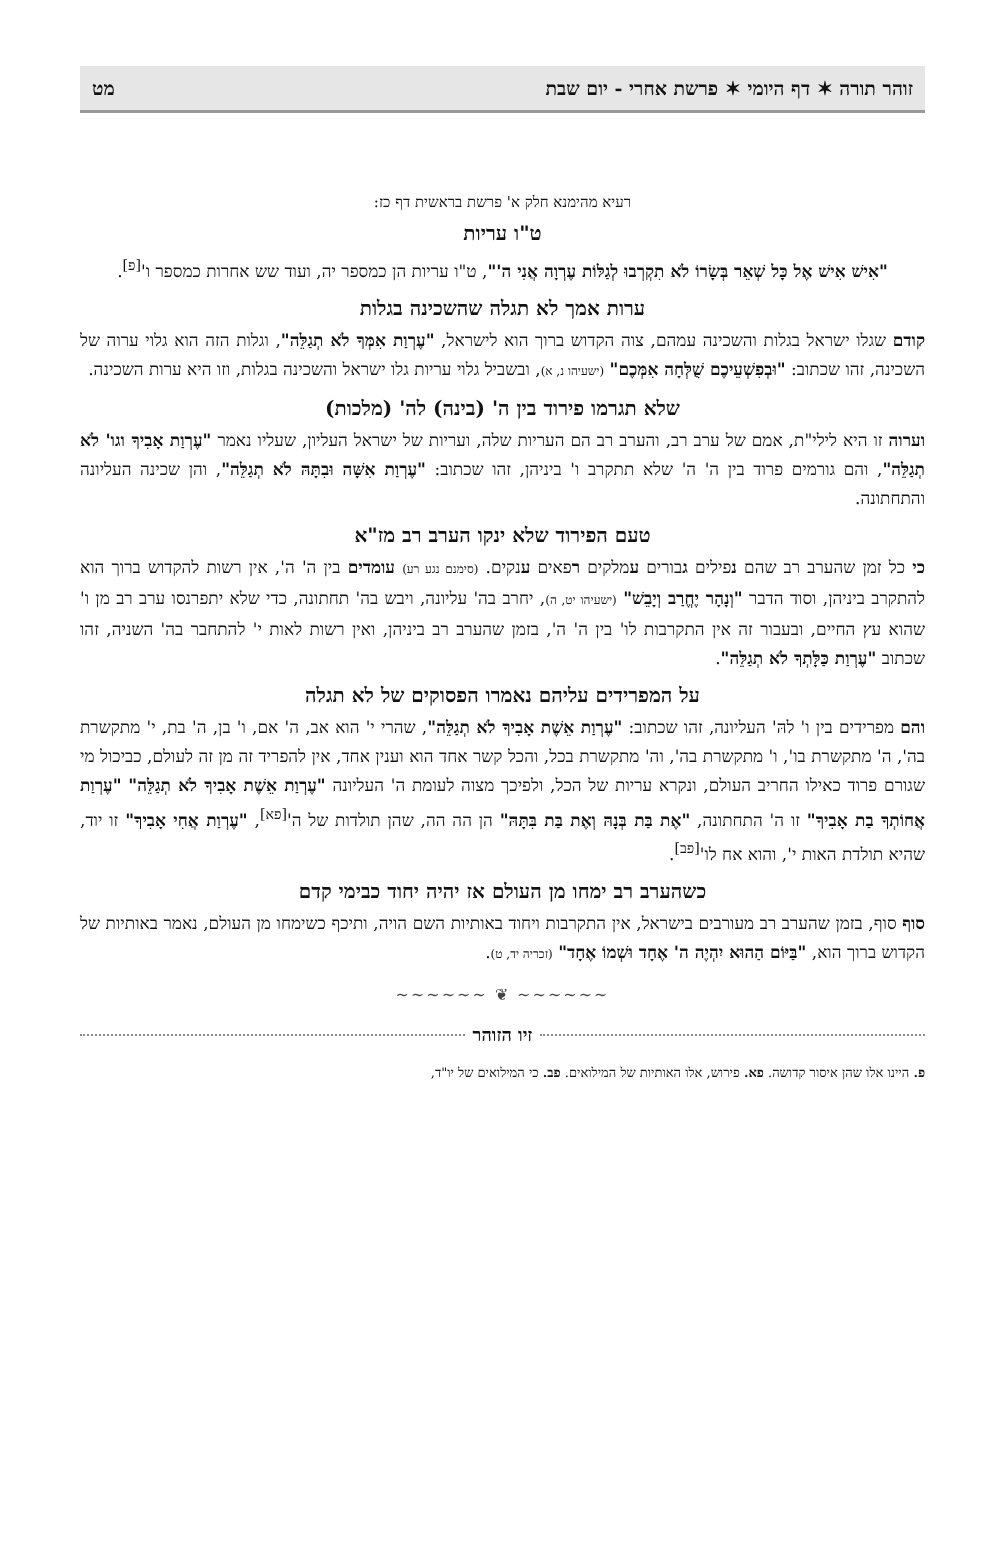זוהר תורה ✶ דף היומי ✶ פרשת אחרי - יום שבת מט
רעיא מהימנא חלק א' פרשת בראשית דף כז:
ט"ו עריות
"אִישׁ אִישׁ אֶל כָּל שְׁאֵר בְּשָׂרוֹ לֹא תִקְרְבוּ לְגַלּוֹת עֶרְוָה אֲנִי ה'", ט"ו עריות הן כמספר יה, ועוד שש אחרות כמספר ו'<sup>[פ]</sup>.
ערות אמך לא תגלה שהשכינה בגלות
קודם שגלו ישראל בגלות והשכינה עמהם, צוה הקדוש ברוך הוא לישראל, "עֶרְוַת אִמְּךָ לֹא תְגַלֵּה", וגלות הזה הוא גלוי ערוה של השכינה, זהו שכתוב: "וּבְפִשְׁעֵיכֶם שֻׁלְּחָה אִמְּכֶם" (ישעיהו נ, א), ובשביל גלוי עריות גלו ישראל והשכינה בגלות, וזו היא ערות השכינה.
שלא תגרמו פירוד בין ה' (בינה) לה' (מלכות)
וערוה זו היא לילי"ת, אמם של ערב רב, והערב רב הם העריות שלה, ועריות של ישראל העליון, שעליו נאמר "עֶרְוַת אָבִיךָ וגו' לֹא תְגַלֵּה", והם גורמים פרוד בין ה' ה' שלא תתקרב ו' ביניהן, זהו שכתוב: "עֶרְוַת אִשָּׁה וּבִתָּהּ לֹא תְגַלֵּה", והן שכינה העליונה והתחתונה.
טעם הפירוד שלא ינקו הערב רב מז"א
כי כל זמן שהערב רב שהם נפילים גבורים עמלקים רפאים ענקים. (סימנם נגע רע) עומדים בין ה' ה', אין רשות להקדוש ברוך הוא להתקרב ביניהן, וסוד הדבר "וְנָהָר יֶחֱרַב וְיָבֵשׁ" (ישעיהו יט, ה), יחרב בה' עליונה, ויבש בה' תחתונה, כדי שלא יתפרנסו ערב רב מן ו' שהוא עץ החיים, ובעבור זה אין התקרבות לו' בין ה' ה', בזמן שהערב רב ביניהן, ואין רשות לאות י' להתחבר בה' השניה, זהו שכתוב "עֶרְוַת כַּלָּתְךָ לֹא תְגַלֵּה".
על המפרידים עליהם נאמרו הפסוקים של לא תגלה
והם מפרידים בין ו' להּ' העליונה, זהו שכתוב: "עֶרְוַת אֵשֶׁת אָבִיךָ לֹא תְגַלֵּה", שהרי י' הוא אב, ה' אם, ו' בן, ה' בת, י' מתקשרת בה', ה' מתקשרת בו', ו' מתקשרת בה', וה' מתקשרת בכל, והכל קשר אחד הוא וענין אחד, אין להפריד זה מן זה לעולם, כביכול מי שגורם פרוד כאילו החריב העולם, ונקרא עריות של הכל, ולפיכך מצוה לעומת ה' העליונה "עֶרְוַת אֵשֶׁת אָבִיךָ לֹא תְגַלֵּה" "עֶרְוַת אֲחוֹתְךָ בַת אָבִיךָ" זו ה' התחתונה, "אֶת בַּת בְּנָהּ וְאֶת בַּת בִּתָּהּ" הן הה הה, שהן תולדות של ה'<sup>[פא]</sup>, "עֶרְוַת אֲחִי אָבִיךָ" זו יוד, שהיא תולדת האות י', והוא אח לו'<sup>[פב]</sup>.
כשהערב רב ימחו מן העולם אז יהיה יחוד כבימי קדם
סוף סוף, בזמן שהערב רב מעורבים בישראל, אין התקרבות ויחוד באותיות השם הויה, ותיכף כשימחו מן העולם, נאמר באותיות של הקדוש ברוך הוא, "בַּיּוֹם הַהוּא יִהְיֶה ה' אֶחָד וּשְׁמוֹ אֶחָד" (זכריה יד, ט).
~~~~~~ ❦ ~~~~~~
זיו הזוהר
פ. היינו אלו שהן איסור קדושה. פא. פירוש, אלו האותיות של המילואים. פב. כי המילואים של יו"ד,